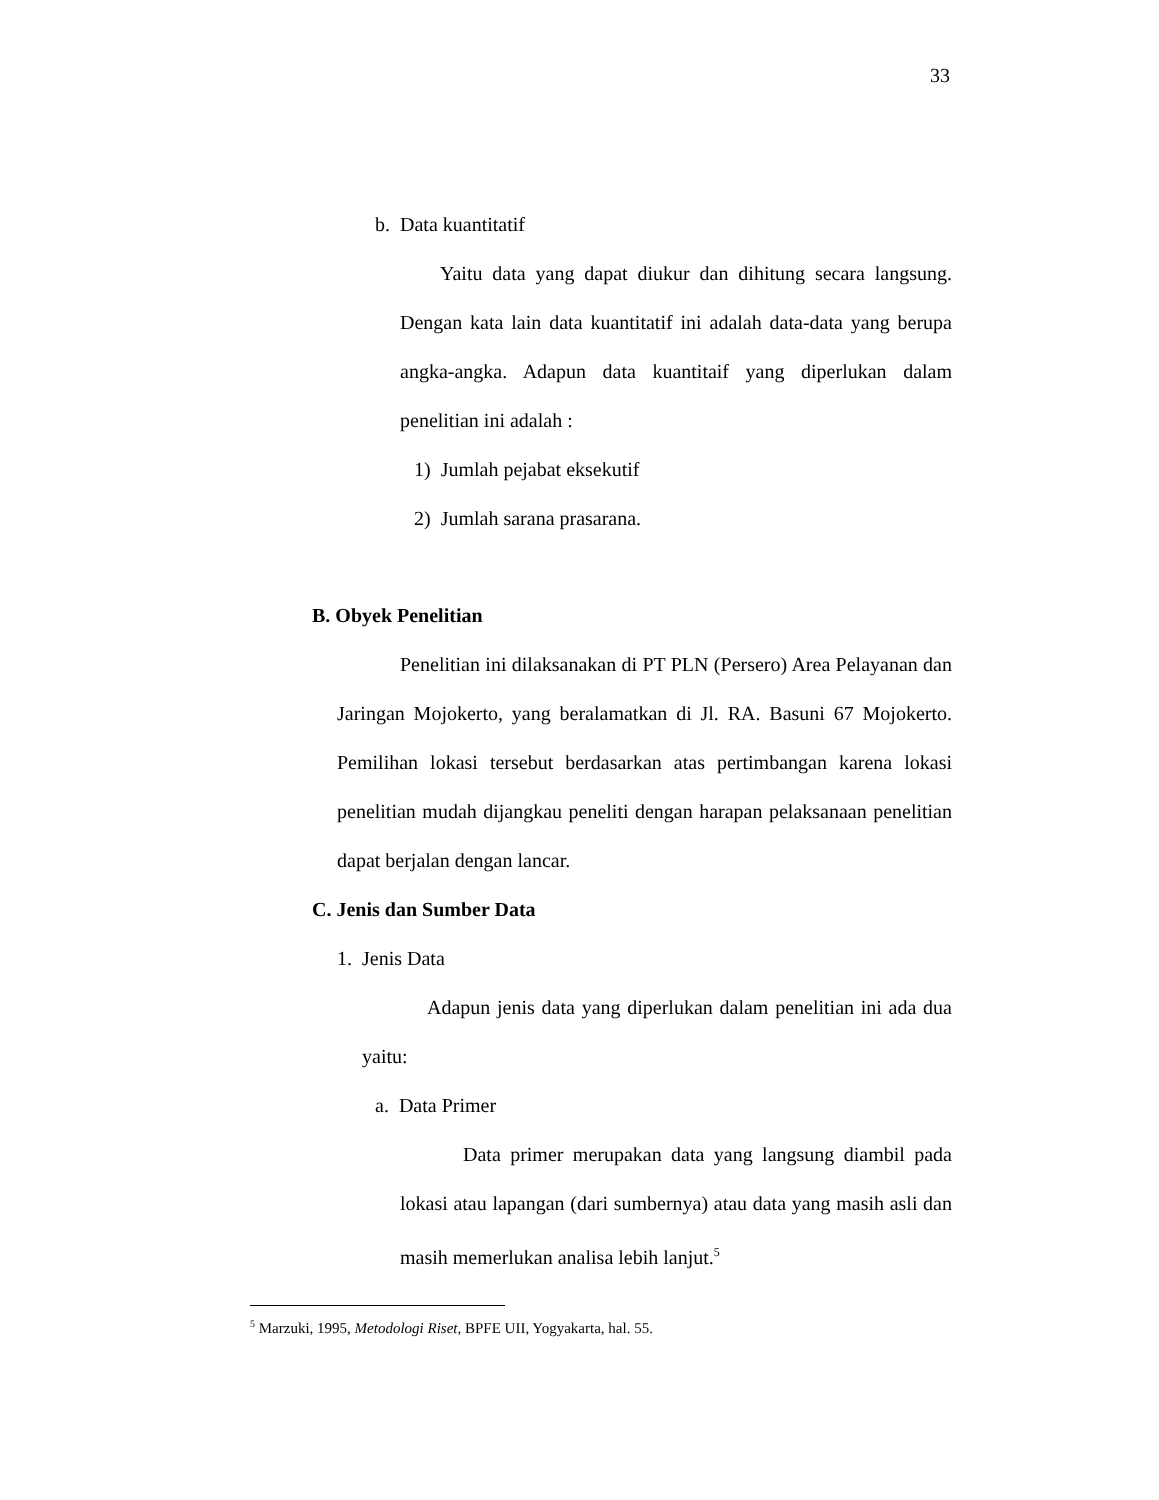33
b. Data kuantitatif
Yaitu data yang dapat diukur dan dihitung secara langsung. Dengan kata lain data kuantitatif ini adalah data-data yang berupa angka-angka. Adapun data kuantitaif yang diperlukan dalam penelitian ini adalah :
1) Jumlah pejabat eksekutif
2) Jumlah sarana prasarana.
B. Obyek Penelitian
Penelitian ini dilaksanakan di PT PLN (Persero) Area Pelayanan dan Jaringan Mojokerto, yang beralamatkan di Jl. RA. Basuni 67 Mojokerto. Pemilihan lokasi tersebut berdasarkan atas pertimbangan karena lokasi penelitian mudah dijangkau peneliti dengan harapan pelaksanaan penelitian dapat berjalan dengan lancar.
C. Jenis dan Sumber Data
1. Jenis Data
Adapun jenis data yang diperlukan dalam penelitian ini ada dua yaitu:
a. Data Primer
Data primer merupakan data yang langsung diambil pada lokasi atau lapangan (dari sumbernya) atau data yang masih asli dan masih memerlukan analisa lebih lanjut.<sup>5</sup>
<sup>5</sup> Marzuki, 1995, Metodologi Riset, BPFE UII, Yogyakarta, hal. 55.